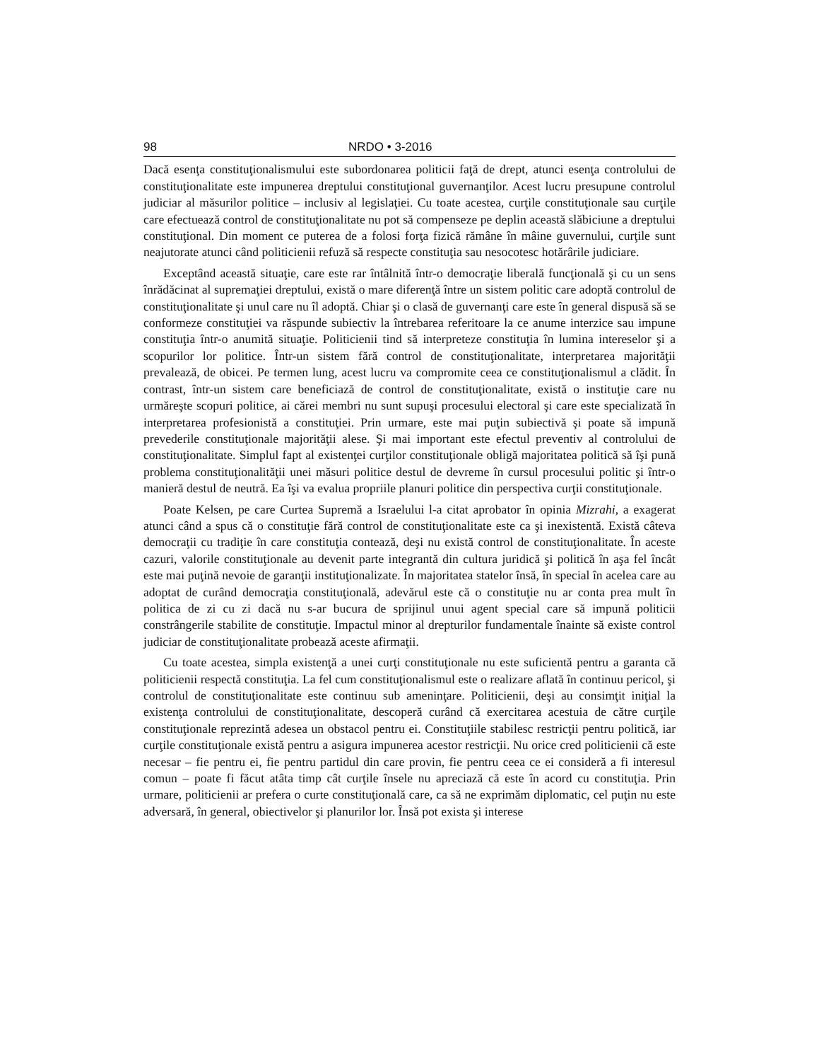98 NRDO • 3-2016
Dacă esenţa constituţionalismului este subordonarea politicii faţă de drept, atunci esenţa controlului de constituţionalitate este impunerea dreptului constituţional guvernanţilor. Acest lucru presupune controlul judiciar al măsurilor politice – inclusiv al legislaţiei. Cu toate acestea, curţile constituţionale sau curţile care efectuează control de constituţionalitate nu pot să compenseze pe deplin această slăbiciune a dreptului constituţional. Din moment ce puterea de a folosi forţa fizică rămâne în mâine guvernului, curţile sunt neajutorate atunci când politicienii refuză să respecte constituţia sau nesocotesc hotărârile judiciare.
Exceptând această situaţie, care este rar întâlnită într-o democraţie liberală funcţională şi cu un sens înrădăcinat al supremaţiei dreptului, există o mare diferenţă între un sistem politic care adoptă controlul de constituţionalitate şi unul care nu îl adoptă. Chiar şi o clasă de guvernanţi care este în general dispusă să se conformeze constituţiei va răspunde subiectiv la întrebarea referitoare la ce anume interzice sau impune constituţia într-o anumită situaţie. Politicienii tind să interpreteze constituţia în lumina intereselor şi a scopurilor lor politice. Într-un sistem fără control de constituţionalitate, interpretarea majorităţii prevalează, de obicei. Pe termen lung, acest lucru va compromite ceea ce constituţionalismul a clădit. În contrast, într-un sistem care beneficiază de control de constituţionalitate, există o instituţie care nu urmăreşte scopuri politice, ai cărei membri nu sunt supuşi procesului electoral şi care este specializată în interpretarea profesionistă a constituţiei. Prin urmare, este mai puţin subiectivă şi poate să impună prevederile constituţionale majorităţii alese. Şi mai important este efectul preventiv al controlului de constituţionalitate. Simplul fapt al existenţei curţilor constituţionale obligă majoritatea politică să îşi pună problema constituţionalităţii unei măsuri politice destul de devreme în cursul procesului politic şi într-o manieră destul de neutră. Ea îşi va evalua propriile planuri politice din perspectiva curţii constituţionale.
Poate Kelsen, pe care Curtea Supremă a Israelului l-a citat aprobator în opinia Mizrahi, a exagerat atunci când a spus că o constituţie fără control de constituţionalitate este ca şi inexistentă. Există câteva democraţii cu tradiţie în care constituţia contează, deşi nu există control de constituţionalitate. În aceste cazuri, valorile constituţionale au devenit parte integrantă din cultura juridică şi politică în aşa fel încât este mai puţină nevoie de garanţii instituţionalizate. În majoritatea statelor însă, în special în acelea care au adoptat de curând democraţia constituţională, adevărul este că o constituţie nu ar conta prea mult în politica de zi cu zi dacă nu s-ar bucura de sprijinul unui agent special care să impună politicii constrângerile stabilite de constituţie. Impactul minor al drepturilor fundamentale înainte să existe control judiciar de constituţionalitate probează aceste afirmaţii.
Cu toate acestea, simpla existenţă a unei curţi constituţionale nu este suficientă pentru a garanta că politicienii respectă constituţia. La fel cum constituţionalismul este o realizare aflată în continuu pericol, şi controlul de constituţionalitate este continuu sub ameninţare. Politicienii, deşi au consimţit iniţial la existenţa controlului de constituţionalitate, descoperă curând că exercitarea acestuia de către curţile constituţionale reprezintă adesea un obstacol pentru ei. Constituţiile stabilesc restricţii pentru politică, iar curţile constituţionale există pentru a asigura impunerea acestor restricţii. Nu orice cred politicienii că este necesar – fie pentru ei, fie pentru partidul din care provin, fie pentru ceea ce ei consideră a fi interesul comun – poate fi făcut atâta timp cât curţile însele nu apreciază că este în acord cu constituţia. Prin urmare, politicienii ar prefera o curte constituţională care, ca să ne exprimăm diplomatic, cel puţin nu este adversară, în general, obiectivelor şi planurilor lor. Însă pot exista şi interese